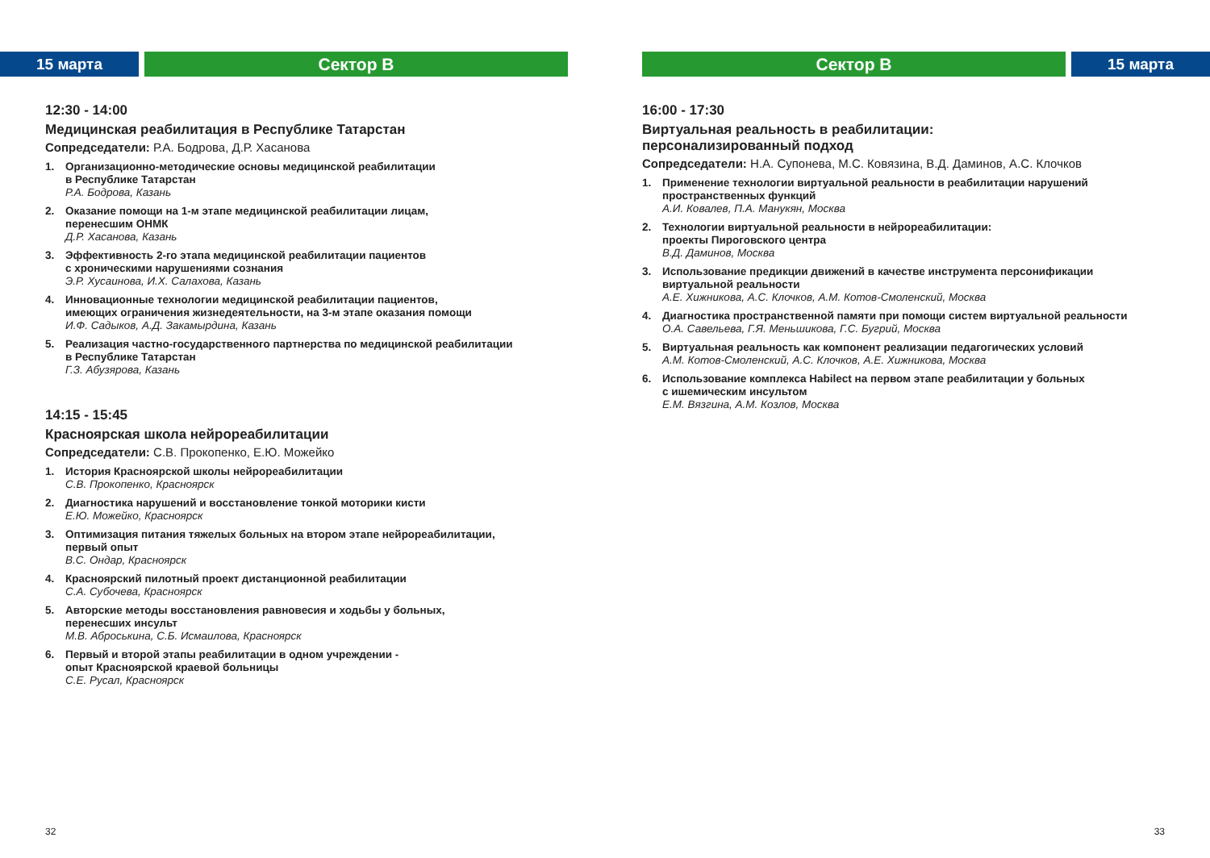15 марта Сектор B
12:30 - 14:00
Медицинская реабилитация в Республике Татарстан
Сопредседатели: Р.А. Бодрова, Д.Р. Хасанова
1. Организационно-методические основы медицинской реабилитации
в Республике Татарстан
Р.А. Бодрова, Казань
2. Оказание помощи на 1-м этапе медицинской реабилитации лицам,
перенесшим ОНМК
Д.Р. Хасанова, Казань
3. Эффективность 2-го этапа медицинской реабилитации пациентов
с хроническими нарушениями сознания
Э.Р. Хусаинова, И.Х. Салахова, Казань
4. Инновационные технологии медицинской реабилитации пациентов,
имеющих ограничения жизнедеятельности, на 3-м этапе оказания помощи
И.Ф. Садыков, А.Д. Закамырдина, Казань
5. Реализация частно-государственного партнерства по медицинской реабилитации
в Республике Татарстан
Г.З. Абузярова, Казань
14:15 - 15:45
Красноярская школа нейрореабилитации
Сопредседатели: С.В. Прокопенко, Е.Ю. Можейко
1. История Красноярской школы нейрореабилитации
С.В. Прокопенко, Красноярск
2. Диагностика нарушений и восстановление тонкой моторики кисти
Е.Ю. Можейко, Красноярск
3. Оптимизация питания тяжелых больных на втором этапе нейрореабилитации,
первый опыт
В.С. Ондар, Красноярск
4. Красноярский пилотный проект дистанционной реабилитации
С.А. Субочева, Красноярск
5. Авторские методы восстановления равновесия и ходьбы у больных,
перенесших инсульт
М.В. Аброськина, С.Б. Исмаилова, Красноярск
6. Первый и второй этапы реабилитации в одном учреждении -
опыт Красноярской краевой больницы
С.Е. Русал, Красноярск
32
Сектор B 15 марта
16:00 - 17:30
Виртуальная реальность в реабилитации:
персонализированный подход
Сопредседатели: Н.А. Супонева, М.С. Ковязина, В.Д. Даминов, А.С. Клочков
1. Применение технологии виртуальной реальности в реабилитации нарушений
пространственных функций
А.И. Ковалев, П.А. Манукян, Москва
2. Технологии виртуальной реальности в нейрореабилитации:
проекты Пироговского центра
В.Д. Даминов, Москва
3. Использование предикции движений в качестве инструмента персонификации
виртуальной реальности
А.Е. Хижникова, А.С. Клочков, А.М. Котов-Смоленский, Москва
4. Диагностика пространственной памяти при помощи систем виртуальной реальности
О.А. Савельева, Г.Я. Меньшикова, Г.С. Бугрий, Москва
5. Виртуальная реальность как компонент реализации педагогических условий
А.М. Котов-Смоленский, А.С. Клочков, А.Е. Хижникова, Москва
6. Использование комплекса Habilect на первом этапе реабилитации у больных
с ишемическим инсультом
Е.М. Вязгина, А.М. Козлов, Москва
33